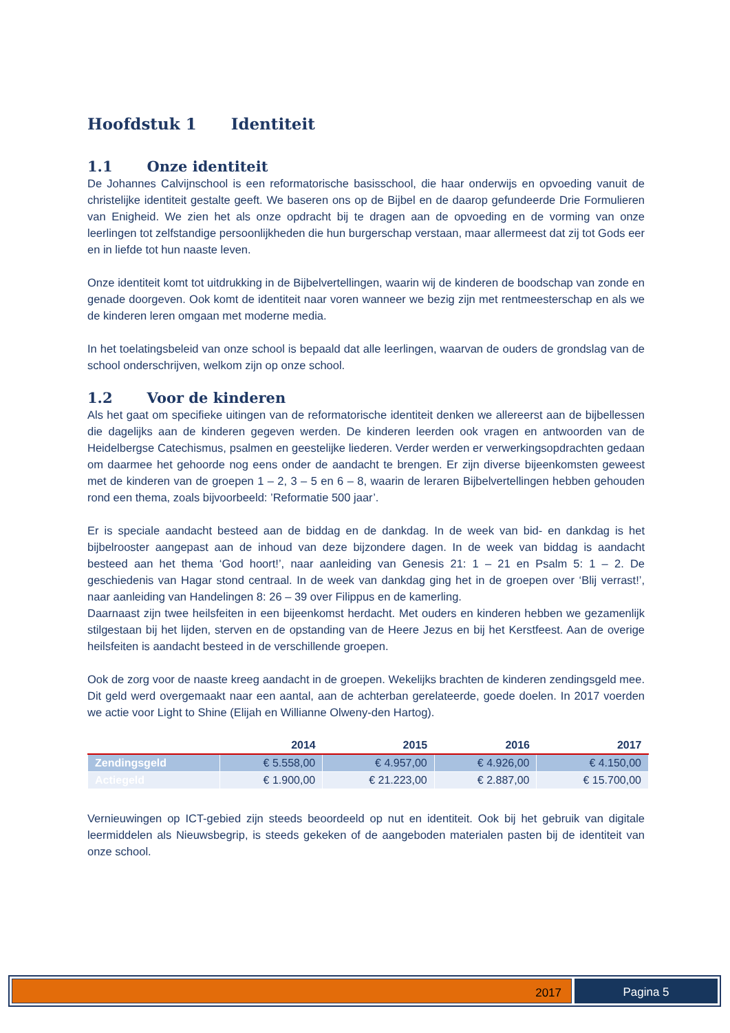Hoofdstuk 1 Identiteit
1.1 Onze identiteit
De Johannes Calvijnschool is een reformatorische basisschool, die haar onderwijs en opvoeding vanuit de christelijke identiteit gestalte geeft. We baseren ons op de Bijbel en de daarop gefundeerde Drie Formulieren van Enigheid. We zien het als onze opdracht bij te dragen aan de opvoeding en de vorming van onze leerlingen tot zelfstandige persoonlijkheden die hun burgerschap verstaan, maar allermeest dat zij tot Gods eer en in liefde tot hun naaste leven.
Onze identiteit komt tot uitdrukking in de Bijbelvertellingen, waarin wij de kinderen de boodschap van zonde en genade doorgeven. Ook komt de identiteit naar voren wanneer we bezig zijn met rentmeesterschap en als we de kinderen leren omgaan met moderne media.
In het toelatingsbeleid van onze school is bepaald dat alle leerlingen, waarvan de ouders de grondslag van de school onderschrijven, welkom zijn op onze school.
1.2 Voor de kinderen
Als het gaat om specifieke uitingen van de reformatorische identiteit denken we allereerst aan de bijbellessen die dagelijks aan de kinderen gegeven werden. De kinderen leerden ook vragen en antwoorden van de Heidelbergse Catechismus, psalmen en geestelijke liederen. Verder werden er verwerkingsopdrachten gedaan om daarmee het gehoorde nog eens onder de aandacht te brengen. Er zijn diverse bijeenkomsten geweest met de kinderen van de groepen 1 – 2, 3 – 5 en 6 – 8, waarin de leraren Bijbelvertellingen hebben gehouden rond een thema, zoals bijvoorbeeld: ’Reformatie 500 jaar’.
Er is speciale aandacht besteed aan de biddag en de dankdag. In de week van bid- en dankdag is het bijbelrooster aangepast aan de inhoud van deze bijzondere dagen. In de week van biddag is aandacht besteed aan het thema ‘God hoort!’, naar aanleiding van Genesis 21: 1 – 21 en Psalm 5: 1 – 2. De geschiedenis van Hagar stond centraal. In de week van dankdag ging het in de groepen over ‘Blij verrast!’, naar aanleiding van Handelingen 8: 26 – 39 over Filippus en de kamerling.
Daarnaast zijn twee heilsfeiten in een bijeenkomst herdacht. Met ouders en kinderen hebben we gezamenlijk stilgestaan bij het lijden, sterven en de opstanding van de Heere Jezus en bij het Kerstfeest. Aan de overige heilsfeiten is aandacht besteed in de verschillende groepen.
Ook de zorg voor de naaste kreeg aandacht in de groepen. Wekelijks brachten de kinderen zendingsgeld mee. Dit geld werd overgemaakt naar een aantal, aan de achterban gerelateerde, goede doelen. In 2017 voerden we actie voor Light to Shine (Elijah en Willianne Olweny-den Hartog).
| | 2014 | 2015 | 2016 | 2017 |
| --- | --- | --- | --- | --- |
| Zendingsgeld | € 5.558,00 | € 4.957,00 | € 4.926,00 | € 4.150,00 |
| Actiegeld | € 1.900,00 | € 21.223,00 | € 2.887,00 | € 15.700,00 |
Vernieuwingen op ICT-gebied zijn steeds beoordeeld op nut en identiteit. Ook bij het gebruik van digitale leermiddelen als Nieuwsbegrip, is steeds gekeken of de aangeboden materialen pasten bij de identiteit van onze school.
2017 Pagina 5